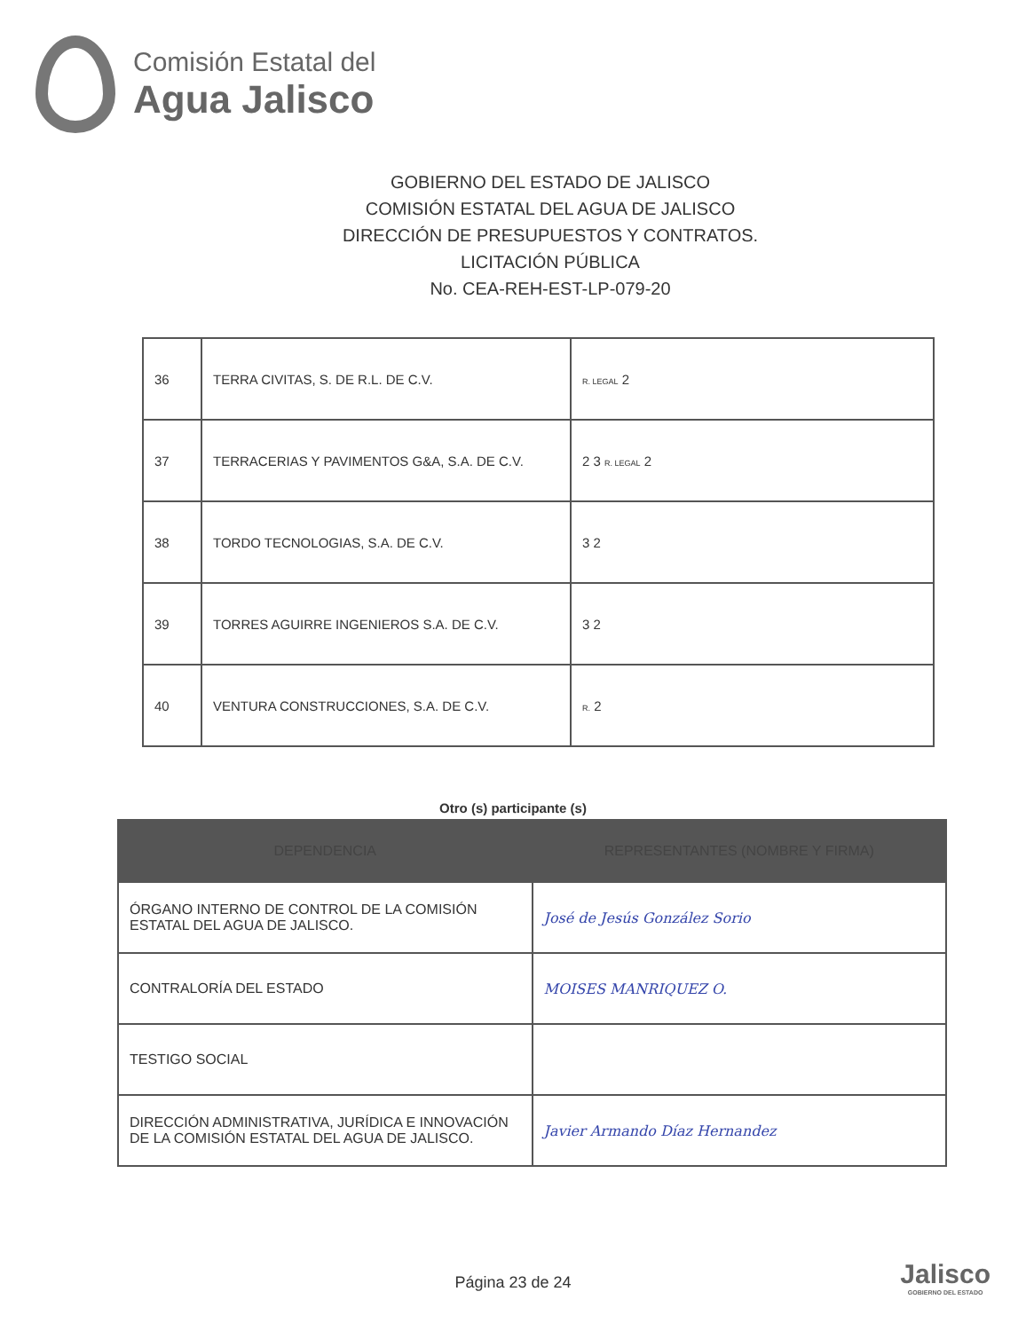Comisión Estatal del
Agua Jalisco
GOBIERNO DEL ESTADO DE JALISCO
COMISIÓN ESTATAL DEL AGUA DE JALISCO
DIRECCIÓN DE PRESUPUESTOS Y CONTRATOS.
LICITACIÓN PÚBLICA
No. CEA-REH-EST-LP-079-20
| 36 | TERRA CIVITAS, S. DE R.L. DE C.V. | R. LEGAL 2 |
| 37 | TERRACERIAS Y PAVIMENTOS G&A, S.A. DE C.V. | 2 3 R. LEGAL 2 |
| 38 | TORDO TECNOLOGIAS, S.A. DE C.V. | 3 2 |
| 39 | TORRES AGUIRRE INGENIEROS S.A. DE C.V. | 3 2 |
| 40 | VENTURA CONSTRUCCIONES, S.A. DE C.V. | R. 2 |
Otro (s) participante (s)
| DEPENDENCIA | REPRESENTANTES (NOMBRE Y FIRMA) |
| --- | --- |
| ÓRGANO INTERNO DE CONTROL DE LA COMISIÓN ESTATAL DEL AGUA DE JALISCO. | José de Jesús González Sorio |
| CONTRALORÍA DEL ESTADO | MOISES MANRIQUEZ O. |
| TESTIGO SOCIAL | |
| DIRECCIÓN ADMINISTRATIVA, JURÍDICA E INNOVACIÓN DE LA COMISIÓN ESTATAL DEL AGUA DE JALISCO. | Javier Armando Díaz Hernandez |
Página 23 de 24
Jalisco
GOBIERNO DEL ESTADO